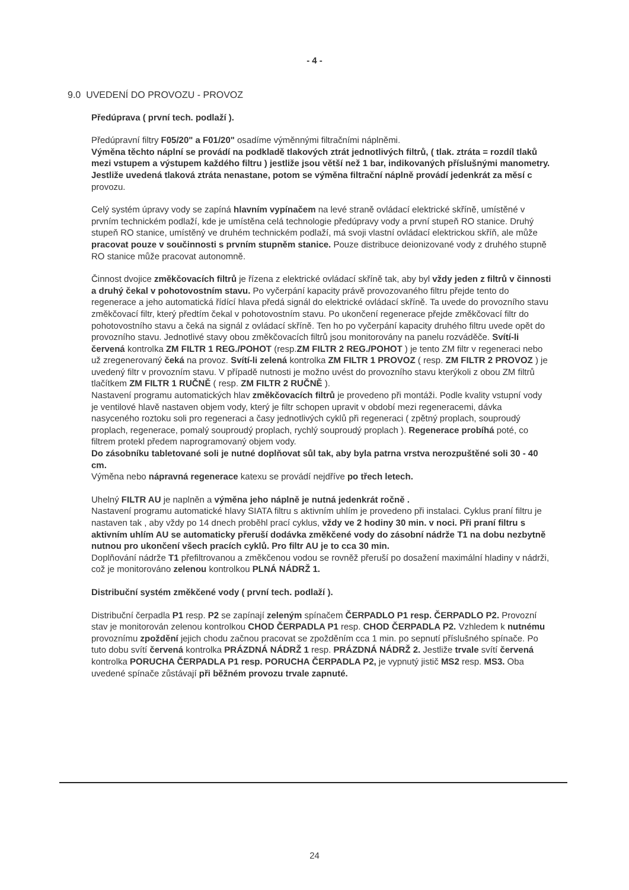- 4 -
9.0 UVEDENÍ DO PROVOZU - PROVOZ
Předúprava ( první tech. podlaží ).
Předúpravní filtry F05/20" a F01/20" osadíme výměnnými filtračními náplněmi.
Výměna těchto náplní se provádí na podkladě tlakových ztrát jednotlivých filtrů, ( tlak. ztráta = rozdíl tlaků mezi vstupem a výstupem každého filtru ) jestliže jsou větší než 1 bar, indikovaných příslušnými manometry. Jestliže uvedená tlaková ztráta nenastane, potom se výměna filtrační náplně provádí jedenkrát za měsí c provozu.
Celý systém úpravy vody se zapíná hlavním vypínačem na levé straně ovládací elektrické skříně, umístěné v prvním technickém podlaží, kde je umístěna celá technologie předúpravy vody a první stupeň RO stanice. Druhý stupeň RO stanice, umístěný ve druhém technickém podlaží, má svoji vlastní ovládací elektrickou skříň, ale může pracovat pouze v součinnosti s prvním stupněm stanice. Pouze distribuce deionizované vody z druhého stupně RO stanice může pracovat autonomně.
Činnost dvojice změkčovacích filtrů je řízena z elektrické ovládací skříně tak, aby byl vždy jeden z filtrů v činnosti a druhý čekal v pohotovostním stavu. Po vyčerpání kapacity právě provozovaného filtru přejde tento do regenerace a jeho automatická řídící hlava předá signál do elektrické ovládací skříně. Ta uvede do provozního stavu změkčovací filtr, který předtím čekal v pohotovostním stavu. Po ukončení regenerace přejde změkčovací filtr do pohotovostního stavu a čeká na signál z ovládací skříně. Ten ho po vyčerpání kapacity druhého filtru uvede opět do provozního stavu. Jednotlivé stavy obou změkčovacích filtrů jsou monitorovány na panelu rozváděče. Svítí-li červená kontrolka ZM FILTR 1 REG./POHOT (resp.ZM FILTR 2 REG./POHOT ) je tento ZM filtr v regeneraci nebo už zregenerovaný čeká na provoz. Svítí-li zelená kontrolka ZM FILTR 1 PROVOZ ( resp. ZM FILTR 2 PROVOZ ) je uvedený filtr v provozním stavu. V případě nutnosti je možno uvést do provozního stavu kterýkoli z obou ZM filtrů tlačítkem ZM FILTR 1 RUČNĚ ( resp. ZM FILTR 2 RUČNĚ ).
Nastavení programu automatických hlav změkčovacích filtrů je provedeno při montáži. Podle kvality vstupní vody je ventilové hlavě nastaven objem vody, který je filtr schopen upravit v období mezi regeneracemi, dávka nasyceného roztoku soli pro regeneraci a časy jednotlivých cyklů při regeneraci ( zpětný proplach, souproudý proplach, regenerace, pomalý souproudý proplach, rychlý souproudý proplach ). Regenerace probíhá poté, co filtrem protekl předem naprogramovaný objem vody.
Do zásobníku tabletované soli je nutné doplňovat sůl tak, aby byla patrna vrstva nerozpuštěné soli 30 - 40 cm.
Výměna nebo nápravná regenerace katexu se provádí nejdříve po třech letech.
Uhelný FILTR AU je naplněn a výměna jeho náplně je nutná jedenkrát ročně .
Nastavení programu automatické hlavy SIATA filtru s aktivním uhlím je provedeno při instalaci. Cyklus praní filtru je nastaven tak , aby vždy po 14 dnech proběhl prací cyklus, vždy ve 2 hodiny 30 min. v noci. Při praní filtru s aktivním uhlím AU se automaticky přeruší dodávka změkčené vody do zásobní nádrže T1 na dobu nezbytně nutnou pro ukončení všech pracích cyklů. Pro filtr AU je to cca 30 min.
Doplňování nádrže T1 přefiltrovanou a změkčenou vodou se rovněž přeruší po dosažení maximální hladiny v nádrži, což je monitorováno zelenou kontrolkou PLNÁ NÁDRŽ 1.
Distribuční systém změkčené vody ( první tech. podlaží ).
Distribuční čerpadla P1 resp. P2 se zapínají zeleným spínačem ČERPADLO P1 resp. ČERPADLO P2. Provozní stav je monitorován zelenou kontrolkou CHOD ČERPADLA P1 resp. CHOD ČERPADLA P2. Vzhledem k nutnému provoznímu zpoždění jejich chodu začnou pracovat se zpožděním cca 1 min. po sepnutí příslušného spínače. Po tuto dobu svítí červená kontrolka PRÁZDNÁ NÁDRŽ 1 resp. PRÁZDNÁ NÁDRŽ 2. Jestliže trvale svítí červená kontrolka PORUCHA ČERPADLA P1 resp. PORUCHA ČERPADLA P2, je vypnutý jistič MS2 resp. MS3. Oba uvedené spínače zůstávají při běžném provozu trvale zapnuté.
24